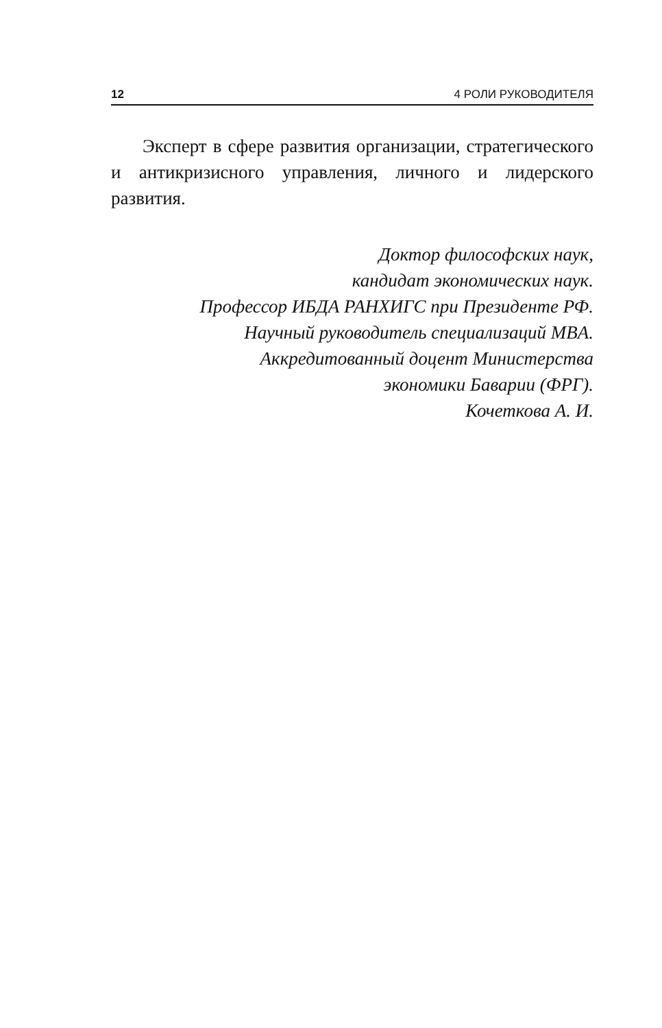12 4 РОЛИ РУКОВОДИТЕЛЯ
Эксперт в сфере развития организации, стратегического и антикризисного управления, личного и лидерского развития.
Доктор философских наук,
кандидат экономических наук.
Профессор ИБДА РАНХИГС при Президенте РФ.
Научный руководитель специализаций MBA.
Аккредитованный доцент Министерства
экономики Баварии (ФРГ).
Кочеткова А. И.